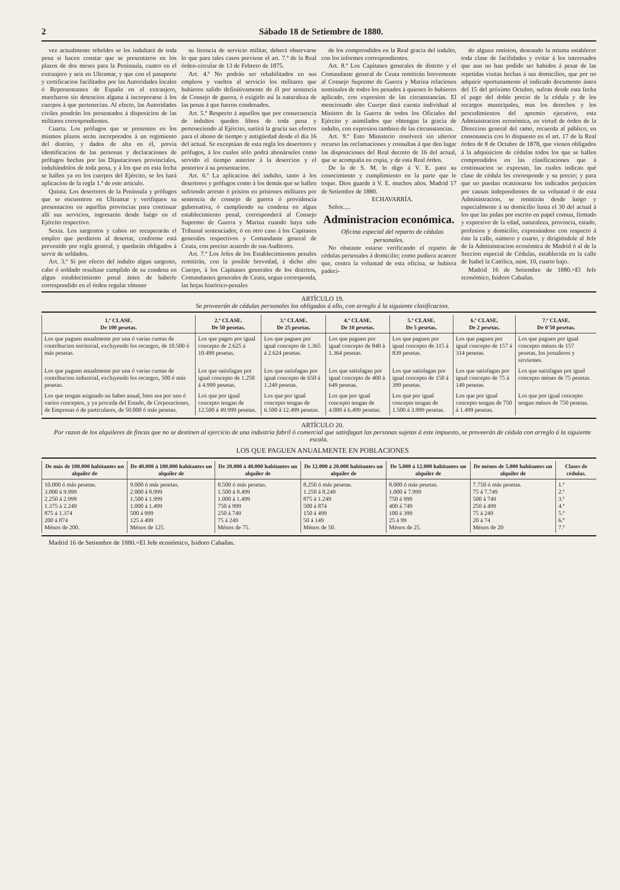2 Sábado 18 de Setiembre de 1880.
vez actualmente rebeldes se les indultará de toda pena si hacen constar que se presentaron en los plazos de dos meses para la Península, cuatro en el extranjero y seis en Ultramar, y que con el pasaporte y certificacion facilitados por las Autoridades locales ó Representantes de España en el extranjero, marcharon sin detencion alguna á incorporarse á los cuerpos á que pertenecían. Al efecto, las Autoridades civiles pondrán los presentados á disposicion de las militares correspondientes.
Cuarta. Los prófugos que se presenten en los mismos plazos serán incorporados á un regimiento del distrito, y dados de alta en él, previa identificacion de las personas y declaraciones de prófugos hechas por las Diputaciones provinciales, indultándolos de toda pena, y á los que en esta fecha se hallen ya en los cuerpos del Ejército, se les hará aplicacion de la regla 1.ª de este artículo.
Quinta. Los desertores de la Península y prófugos que se encuentren en Ultramar y verifiquen su presentacion en aquellas provincias para continuar allí sus servicios, ingresarán desde luégo en el Ejército respectivo.
Sexta. Los sargentos y cabos no recuperarán el empleo que perdieron al desertar, conforme está prevenido por regla general, y quedarán obligados á servir de soldados.
Art. 3.º Si por efecto del indulto algun sargento, cabo ó soldado resultase cumplido de su condena en algun establecimiento penal ántes de haberle correspondido en el órden regular obtener
su licencia de servicio militar, deberá observarse lo que para tales casos previene el art. 7.º de la Real órden-circular de 13 de Febrero de 1875.
Art. 4.º No podrán ser rehabilitados en sus empleos y vueltos al servicio los militares que hubieren salido definitivamente de él por sentencia de Consejo de guerra, ó exigirlo así la naturaleza de las penas á que fueron condenados.
Art. 5.º Respecto á aquellos que por consecuencia de indultos queden libres de toda pena y perteneciendo al Ejército, surtirá la gracia sus efectos para el abono de tiempo y antigüedad desde el dia 16 del actual. Se exceptúan de esta regla los desertores y prófugos, á los cuales sólo podrá abonárseles como servido el tiempo anterior á la desercion y el posterior á su presentacion.
Art. 6.º La aplicacion del indulto, tanto á los desertores y prófugos como á los demás que se hallen sufriendo arresto ó prision en prisiones militares por sentencia de consejo de guerra ó providencia gubernativa, ó cumpliendo su condena en algun establecimiento penal, corresponderá al Consejo Supremo de Guerra y Marina cuando haya sido Tribunal sentenciador, ó en otro caso á los Capitanes generales respectivos y Comandante general de Ceuta, con preciso acuerdo de sus Auditores.
Art. 7.º Los Jefes de los Establecimientos penales remitirán, con la posible brevedad, á dicho alto Cuerpo, á los Capitanes generales de los distritos, Comandantes generales de Ceuta, segun corresponda, las hojas histórico-penales
de los comprendidos en la Real gracia del indulto, con los informes correspondientes.
Art. 8.º Los Capitanes generales de distrito y el Comandante general de Ceuta remitirán brevemente al Consejo Supremo de Guerra y Marina relaciones nominales de todos los penados á quienes lo hubieren aplicado, con expresion de las circunstancias. El mencionado alto Cuerpo dará cuenta individual al Ministro de la Guerra de todos los Oficiales del Ejército y asimilados que obtengan la gracia de indulto, con expresion tambien de las circunstancias.
Art. 9.º Esto Ministerio resolverá sin ulterior recurso las reclamaciones y consultas á que den lugar las disposiciones del Real decreto de 16 del actual, que se acompaña en copia, y de esta Real órden.
De la de S. M. lo digo á V. E. para su conocimiento y cumplimiento en la parte que le toque. Dios guarde á V. E. muchos años. Madrid 17 de Setiembre de 1880.
ECHAVARRÍA.
Señor.....
Administracion económica.
Oficina especial del reparto de cédulas personales.
No obstante estarse verificando el reparto de cédulas personales á domicilio; como pudiera acaecer que, contra la voluntad de esta oficina, se hubiera padeci-
do alguna omision, deseando la misma establecer toda clase de facilidades y evitar á los interesados que aun no han podido ser habidos á pesar de las repetidas visitas hechas á sus domicilios, que por no adquirir oportunamente el indicado documento ántes del 15 del próximo Octubre, sufran desde esta fecha el pago del doble precio de la cédula y de los recargos municipales, mas los derechos y los procedimientos del apremio ejecutivo, esta Administracion económica, en virtud de órden de la Direccion general del ramo, recuerda al público, en consonancia con lo dispuesto en el art. 17 de la Real órden de 8 de Octubre de 1878, que vienen obligados á la adquisicion de cédulas todos los que se hallen comprendidos en las clasificaciones que á continuacion se expresan, las cuales indican qué clase de cédula les corresponde y su precio; y para que no puedan ocasionarse los indicados perjuicios por causas independientes de su voluntad ó de esta Administracion, se remitirán desde luégo y especialmente á su domicilio hasta el 30 del actual á los que las pidan por escrito en papel comun, firmado y expresivo de la edad, naturaleza, provincia, estado, profesion y domicilio, expresándose con respecto á éste la calle, número y cuarto, y dirigiéndole al Jefe de la Administracion económica de Madrid ó al de la Seccion especial de Cédulas, establecida en la calle de Isabel la Católica, núm. 10, cuarto bajo.
Madrid 16 de Setiembre de 1880.=El Jefe económico, Isidoro Cabañas.
ARTÍCULO 19.
Se proveerán de cédulas personales los obligados á ello, con arreglo á la siguiente clasificacion.
| 1.ª CLASE. De 100 pesetas. | 2.ª CLASE. De 50 pesetas. | 3.ª CLASE. De 25 pesetas. | 4.ª CLASE. De 10 pesetas. | 5.ª CLASE. De 5 pesetas. | 6.ª CLASE. De 2 pesetas. | 7.ª CLASE. De 0'50 pesetas. |
| --- | --- | --- | --- | --- | --- | --- |
| Los que paguen anualmente por una ó varias cuotas de contribucion territorial, excluyendo los recargos, de 10.500 ó más pesetas. | Los que pagen por igual concepto de 2.625 á 10.499 pesetas. | Los que paguen por igual concepto de 1.365 á 2.624 pesetas. | Los que paguen por igual concepto de 840 á 1.364 pesetas. | Los que paguen por igual concepto de 315 á 839 pesetas. | Los que paguen por igual concepto de 157 á 314 pesetas. | Los que paguen por igual concepto ménos de 157 pesetas, los jornaleros y sirvientes. |
| Los que paguen anualmente por una ó varias cuotas de contribucion industrial, excluyendo los recargos, 500 ó más pesetas. | Los que satisfagan por igual concepto de 1.250 á 4.999 pesetas. | Los que satisfagan por igual concepto de 650 á 1.249 pesetas. | Los que satisfagan por igual concepto de 400 á 649 pesetas. | Los que satisfagan por igual concepto de 150 á 399 pesetas. | Los que satisfagan por igual concepto de 75 á 149 pesetas. | Los que satisfagan por igual concepto ménes de 75 pesetas. |
| Los que tengan asignado un haber anual, bien sea por uno ó varios conceptos, y ya proceda del Estado, de Corporaciones, de Empresas ó de particulares, de 50.000 ó más pesetas. | Los que por igual concepto tengan de 12.500 á 49.999 pesetas. | Los que por igual concepto tengan de 6.500 á 12.499 pesetas. | Los que por igual concepto tengan de 4.000 á 6.499 pesetas. | Los que por igual concepto tengan de 1.500 á 3.999 pesetas. | Los que por igual concepto tengan de 750 á 1.499 pesetas. | Los que por igual concepto tengan ménos de 750 pesetas. |
ARTÍCULO 20.
Por razon de los alquileres de fincas que no se destinen al ejercicio de una industria fabril ó comercial que satisfagan las personas sujetas á este impuesto, se proveerán de cédula con arreglo á la siguiente escala.
LOS QUE PAGUEN ANUALMENTE EN POBLACIONES
| De más de 100.000 habitantes un alquiler de | De 40.000 á 100.000 habitantes un alquiler de | De 20.000 á 40.000 habitantes un alquiler de | De 12.000 á 20.000 habitantes un alquiler de | De 5.000 á 12.000 habitantes un alquiler de | De ménos de 5.000 habitantes un alquiler de | Clases de cédulas. |
| --- | --- | --- | --- | --- | --- | --- |
| 10.000 ó más pesetas. 3.000 á 9.999 2.250 á 2.999 1.375 á 2.249 875 á 1.374 200 á 874 Ménos de 200. | 9.000 ó más pesetas. 2.000 á 8.999 1.500 á 1.999 1.000 á 1.499 500 á 999 125 á 499 Ménos de 125. | 8.500 ó más pesetas. 1.500 á 8.499 1.000 á 1.499 750 á 999 250 á 749 75 á 249 Ménos de 75. | 8.250 ó más pesetas. 1.250 á 8.249 875 á 1.249 500 á 874 150 á 499 50 á 149 Ménos de 50. | 8.000 ó más pesetas. 1.000 á 7.999 750 á 999 400 á 749 100 á 399 25 á 99 Ménos de 25. | 7.750 ó más pesetas. 75 á 7.749 500 á 749 250 á 499 75 á 249 20 á 74 Ménos de 20 | 1.ª 2.ª 3.ª 4.ª 5.ª 6.ª 7.ª |
Madrid 16 de Setiembre de 1880.=El Jefe económico, Isidoro Cabañas.